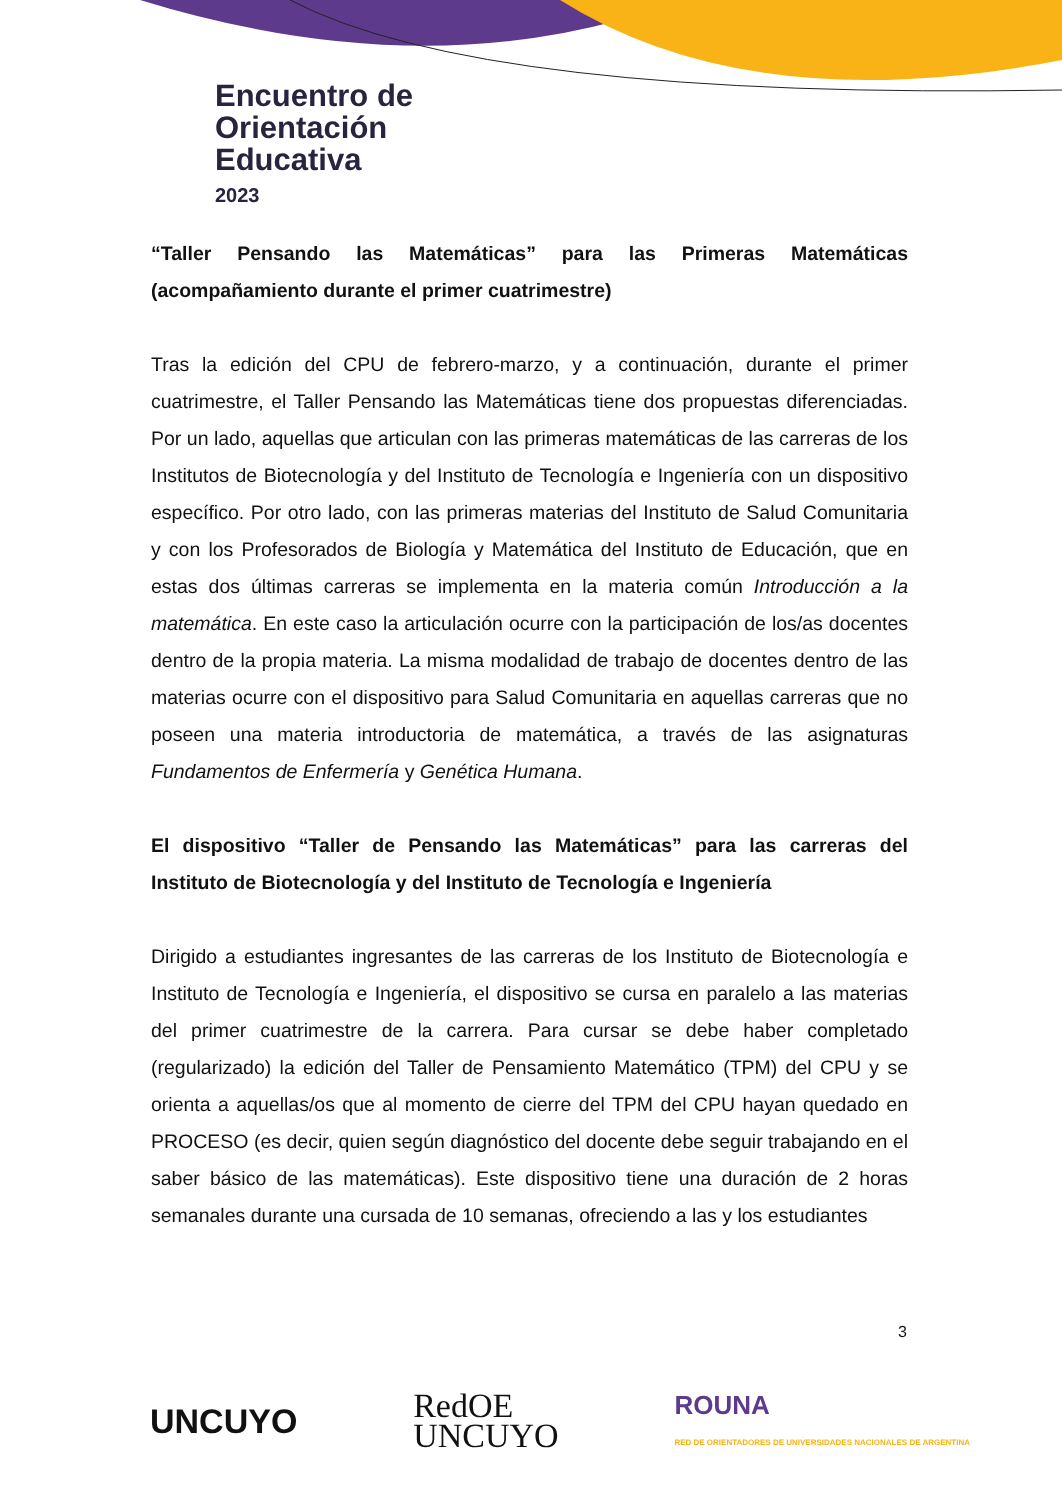Encuentro de
Orientación
Educativa
2023
“Taller Pensando las Matemáticas” para las Primeras Matemáticas (acompañamiento durante el primer cuatrimestre)
Tras la edición del CPU de febrero-marzo, y a continuación, durante el primer cuatrimestre, el Taller Pensando las Matemáticas tiene dos propuestas diferenciadas. Por un lado, aquellas que articulan con las primeras matemáticas de las carreras de los Institutos de Biotecnología y del Instituto de Tecnología e Ingeniería con un dispositivo específico. Por otro lado, con las primeras materias del Instituto de Salud Comunitaria y con los Profesorados de Biología y Matemática del Instituto de Educación, que en estas dos últimas carreras se implementa en la materia común Introducción a la matemática. En este caso la articulación ocurre con la participación de los/as docentes dentro de la propia materia. La misma modalidad de trabajo de docentes dentro de las materias ocurre con el dispositivo para Salud Comunitaria en aquellas carreras que no poseen una materia introductoria de matemática, a través de las asignaturas Fundamentos de Enfermería y Genética Humana.
El dispositivo “Taller de Pensando las Matemáticas” para las carreras del Instituto de Biotecnología y del Instituto de Tecnología e Ingeniería
Dirigido a estudiantes ingresantes de las carreras de los Instituto de Biotecnología e Instituto de Tecnología e Ingeniería, el dispositivo se cursa en paralelo a las materias del primer cuatrimestre de la carrera. Para cursar se debe haber completado (regularizado) la edición del Taller de Pensamiento Matemático (TPM) del CPU y se orienta a aquellas/os que al momento de cierre del TPM del CPU hayan quedado en PROCESO (es decir, quien según diagnóstico del docente debe seguir trabajando en el saber básico de las matemáticas). Este dispositivo tiene una duración de 2 horas semanales durante una cursada de 10 semanas, ofreciendo a las y los estudiantes
3
UNCUYO RedOE
UNCUYO ROUNA
RED DE ORIENTADORES DE UNIVERSIDADES NACIONALES DE ARGENTINA